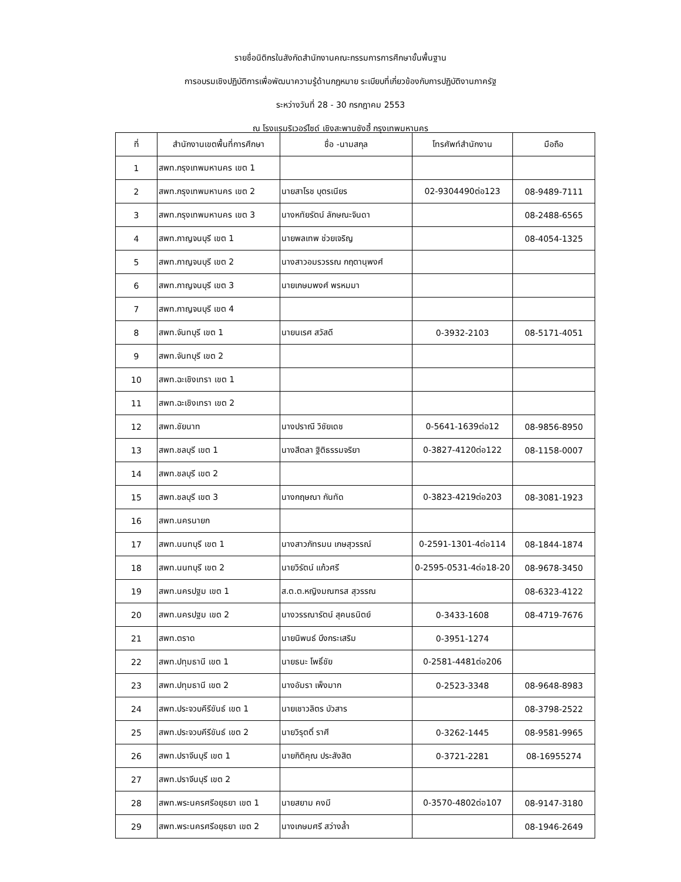รายชื่อนิติกรในสังกัดสำนักงานคณะกรรมการการศึกษาขั้นพื้นฐาน
การอบรมเชิงปฏิบัติการเพื่อพัฒนาความรู้ด้านกฎหมาย ระเบียบที่เกี่ยวข้องกับการปฏิบัติงานภาครัฐ
ระหว่างวันที่ 28 - 30 กรกฎาคม 2553
ณ โรงแรมริเวอร์ไซด์ เชิงสะพานซังฮี้ กรุงเทพมหานคร
| ที่ | สำนักงานเขตพื้นที่การศึกษา | ชื่อ -นามสกุล | โทรศัพท์สำนักงาน | มือถือ |
| --- | --- | --- | --- | --- |
| 1 | สพท.กรุงเทพมหานคร เขต 1 | | | |
| 2 | สพท.กรุงเทพมหานคร เขต 2 | นายสาโรช บุตรเนียร | 02-9304490ต่อ123 | 08-9489-7111 |
| 3 | สพท.กรุงเทพมหานคร เขต 3 | นางหทัยรัตน์ ลักษณะจินดา | | 08-2488-6565 |
| 4 | สพท.กาญจนบุรี เขต 1 | นายพลเทพ ช่วยเจริญ | | 08-4054-1325 |
| 5 | สพท.กาญจนบุรี เขต 2 | นางสาวอมรวรรณ กฤตานุพงศ์ | | |
| 6 | สพท.กาญจนบุรี เขต 3 | นายเกษมพงศ์ พรหมมา | | |
| 7 | สพท.กาญจนบุรี เขต 4 | | | |
| 8 | สพท.จันทบุรี เขต 1 | นายนเรศ สวัสดี | 0-3932-2103 | 08-5171-4051 |
| 9 | สพท.จันทบุรี เขต 2 | | | |
| 10 | สพท.ฉะเชิงเทรา เขต 1 | | | |
| 11 | สพท.ฉะเชิงเทรา เขต 2 | | | |
| 12 | สพท.ชัยนาท | นางปราณี วิชัยเดช | 0-5641-1639ต่อ12 | 08-9856-8950 |
| 13 | สพท.ชลบุรี เขต 1 | นางสีตลา ฐิติธรรมจริยา | 0-3827-4120ต่อ122 | 08-1158-0007 |
| 14 | สพท.ชลบุรี เขต 2 | | | |
| 15 | สพท.ชลบุรี เขต 3 | นางกฤษณา กันทัด | 0-3823-4219ต่อ203 | 08-3081-1923 |
| 16 | สพท.นครนายก | | | |
| 17 | สพท.นนทบุรี เขต 1 | นางสาวภัทรมน เกษสุวรรณ์ | 0-2591-1301-4ต่อ114 | 08-1844-1874 |
| 18 | สพท.นนทบุรี เขต 2 | นายวิรัตน์ แก้วศรี | 0-2595-0531-4ต่อ18-20 | 08-9678-3450 |
| 19 | สพท.นครปฐม เขต 1 | ส.ต.ต.หญิงมณฑรส สุวรรณ | | 08-6323-4122 |
| 20 | สพท.นครปฐม เขต 2 | นางวรรณารัตน์ สุคนธนิตย์ | 0-3433-1608 | 08-4719-7676 |
| 21 | สพท.ตราด | นายนิพนธ์ บึงกระเสริม | 0-3951-1274 | |
| 22 | สพท.ปทุมธานี เขต 1 | นายธนะ โพธิ์ชัย | 0-2581-4481ต่อ206 | |
| 23 | สพท.ปทุมธานี เขต 2 | นางอัมรา เพ็งมาก | 0-2523-3348 | 08-9648-8983 |
| 24 | สพท.ประจวบคีรีขันธ์ เขต 1 | นายเชาวลิตร บัวสาร | | 08-3798-2522 |
| 25 | สพท.ประจวบคีรีขันธ์ เขต 2 | นายวิรุตติ์ ราศี | 0-3262-1445 | 08-9581-9965 |
| 26 | สพท.ปราจีนบุรี เขต 1 | นายกิติคุณ ประสังสิต | 0-3721-2281 | 08-16955274 |
| 27 | สพท.ปราจีนบุรี เขต 2 | | | |
| 28 | สพท.พระนครศรีอยุธยา เขต 1 | นายสยาม คงมี | 0-3570-4802ต่อ107 | 08-9147-3180 |
| 29 | สพท.พระนครศรีอยุธยา เขต 2 | นางเกษมศรี สว่างล้ำ | | 08-1946-2649 |